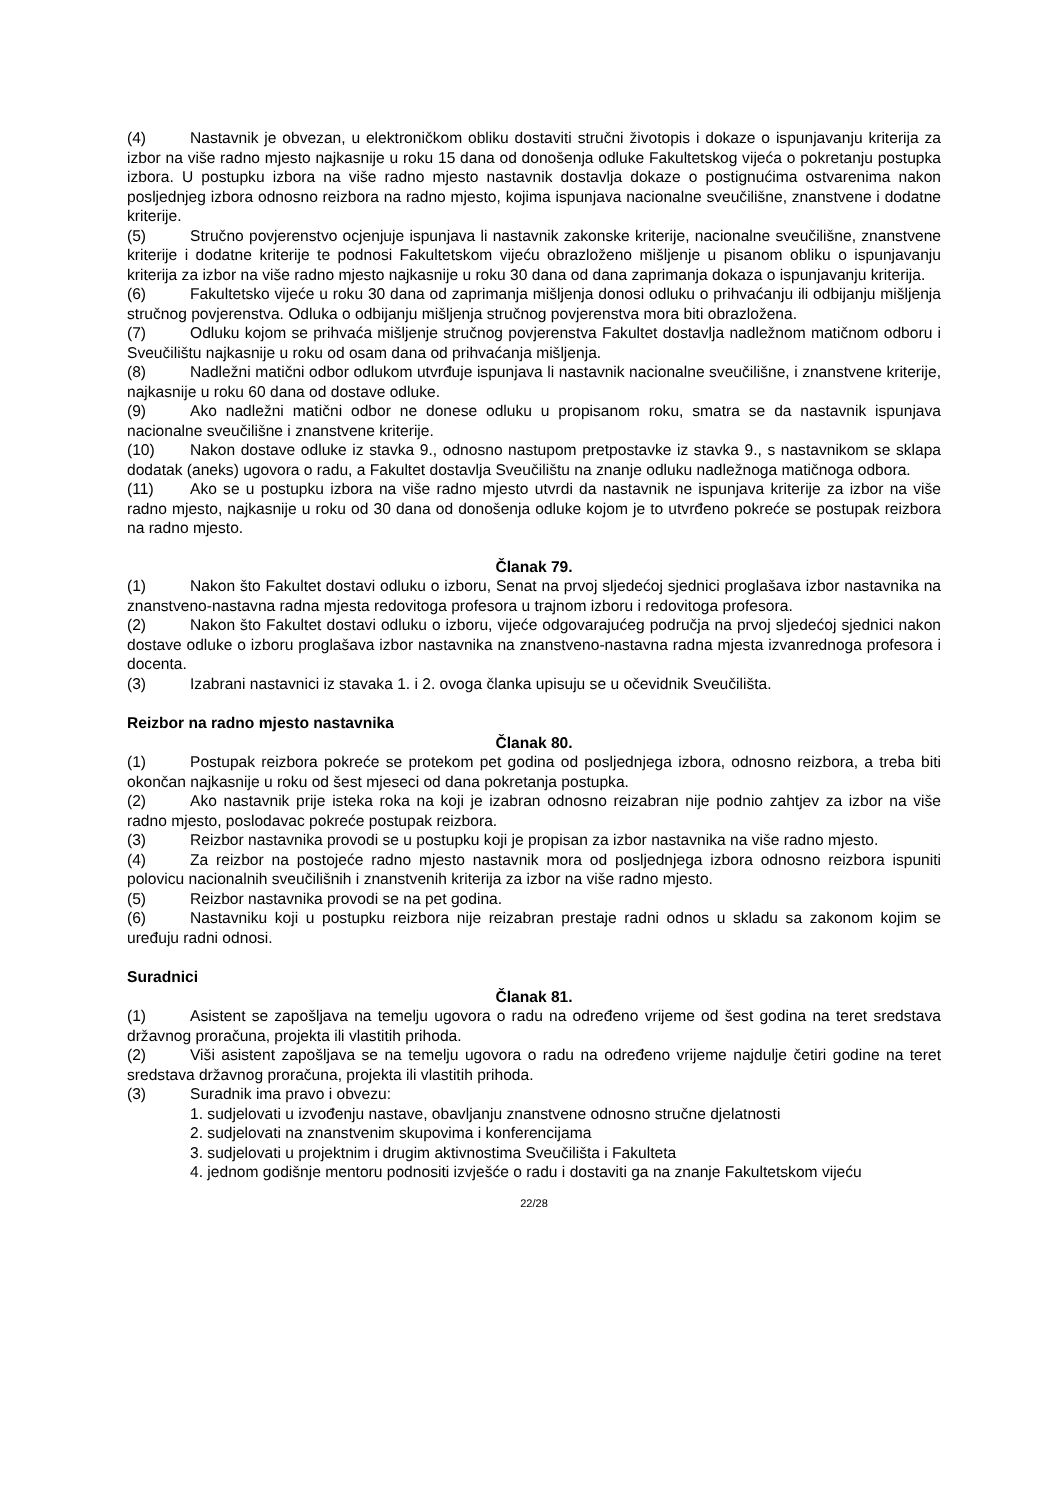(4) Nastavnik je obvezan, u elektroničkom obliku dostaviti stručni životopis i dokaze o ispunjavanju kriterija za izbor na više radno mjesto najkasnije u roku 15 dana od donošenja odluke Fakultetskog vijeća o pokretanju postupka izbora. U postupku izbora na više radno mjesto nastavnik dostavlja dokaze o postignućima ostvarenima nakon posljednjeg izbora odnosno reizbora na radno mjesto, kojima ispunjava nacionalne sveučilišne, znanstvene i dodatne kriterije.
(5) Stručno povjerenstvo ocjenjuje ispunjava li nastavnik zakonske kriterije, nacionalne sveučilišne, znanstvene kriterije i dodatne kriterije te podnosi Fakultetskom vijeću obrazloženo mišljenje u pisanom obliku o ispunjavanju kriterija za izbor na više radno mjesto najkasnije u roku 30 dana od dana zaprimanja dokaza o ispunjavanju kriterija.
(6) Fakultetsko vijeće u roku 30 dana od zaprimanja mišljenja donosi odluku o prihvaćanju ili odbijanju mišljenja stručnog povjerenstva. Odluka o odbijanju mišljenja stručnog povjerenstva mora biti obrazložena.
(7) Odluku kojom se prihvaća mišljenje stručnog povjerenstva Fakultet dostavlja nadležnom matičnom odboru i Sveučilištu najkasnije u roku od osam dana od prihvaćanja mišljenja.
(8) Nadležni matični odbor odlukom utvrđuje ispunjava li nastavnik nacionalne sveučilišne, i znanstvene kriterije, najkasnije u roku 60 dana od dostave odluke.
(9) Ako nadležni matični odbor ne donese odluku u propisanom roku, smatra se da nastavnik ispunjava nacionalne sveučilišne i znanstvene kriterije.
(10) Nakon dostave odluke iz stavka 9., odnosno nastupom pretpostavke iz stavka 9., s nastavnikom se sklapa dodatak (aneks) ugovora o radu, a Fakultet dostavlja Sveučilištu na znanje odluku nadležnoga matičnoga odbora.
(11) Ako se u postupku izbora na više radno mjesto utvrdi da nastavnik ne ispunjava kriterije za izbor na više radno mjesto, najkasnije u roku od 30 dana od donošenja odluke kojom je to utvrđeno pokreće se postupak reizbora na radno mjesto.
Članak 79.
(1) Nakon što Fakultet dostavi odluku o izboru, Senat na prvoj sljedećoj sjednici proglašava izbor nastavnika na znanstveno-nastavna radna mjesta redovitoga profesora u trajnom izboru i redovitoga profesora.
(2) Nakon što Fakultet dostavi odluku o izboru, vijeće odgovarajućeg područja na prvoj sljedećoj sjednici nakon dostave odluke o izboru proglašava izbor nastavnika na znanstveno-nastavna radna mjesta izvanrednoga profesora i docenta.
(3) Izabrani nastavnici iz stavaka 1. i 2. ovoga članka upisuju se u očevidnik Sveučilišta.
Reizbor na radno mjesto nastavnika
Članak 80.
(1) Postupak reizbora pokreće se protekom pet godina od posljednjega izbora, odnosno reizbora, a treba biti okončan najkasnije u roku od šest mjeseci od dana pokretanja postupka.
(2) Ako nastavnik prije isteka roka na koji je izabran odnosno reizabran nije podnio zahtjev za izbor na više radno mjesto, poslodavac pokreće postupak reizbora.
(3) Reizbor nastavnika provodi se u postupku koji je propisan za izbor nastavnika na više radno mjesto.
(4) Za reizbor na postojeće radno mjesto nastavnik mora od posljednjega izbora odnosno reizbora ispuniti polovicu nacionalnih sveučilišnih i znanstvenih kriterija za izbor na više radno mjesto.
(5) Reizbor nastavnika provodi se na pet godina.
(6) Nastavniku koji u postupku reizbora nije reizabran prestaje radni odnos u skladu sa zakonom kojim se uređuju radni odnosi.
Suradnici
Članak 81.
(1) Asistent se zapošljava na temelju ugovora o radu na određeno vrijeme od šest godina na teret sredstava državnog proračuna, projekta ili vlastitih prihoda.
(2) Viši asistent zapošljava se na temelju ugovora o radu na određeno vrijeme najdulje četiri godine na teret sredstava državnog proračuna, projekta ili vlastitih prihoda.
(3) Suradnik ima pravo i obvezu:
1. sudjelovati u izvođenju nastave, obavljanju znanstvene odnosno stručne djelatnosti
2. sudjelovati na znanstvenim skupovima i konferencijama
3. sudjelovati u projektnim i drugim aktivnostima Sveučilišta i Fakulteta
4. jednom godišnje mentoru podnositi izvješće o radu i dostaviti ga na znanje Fakultetskom vijeću
22/28